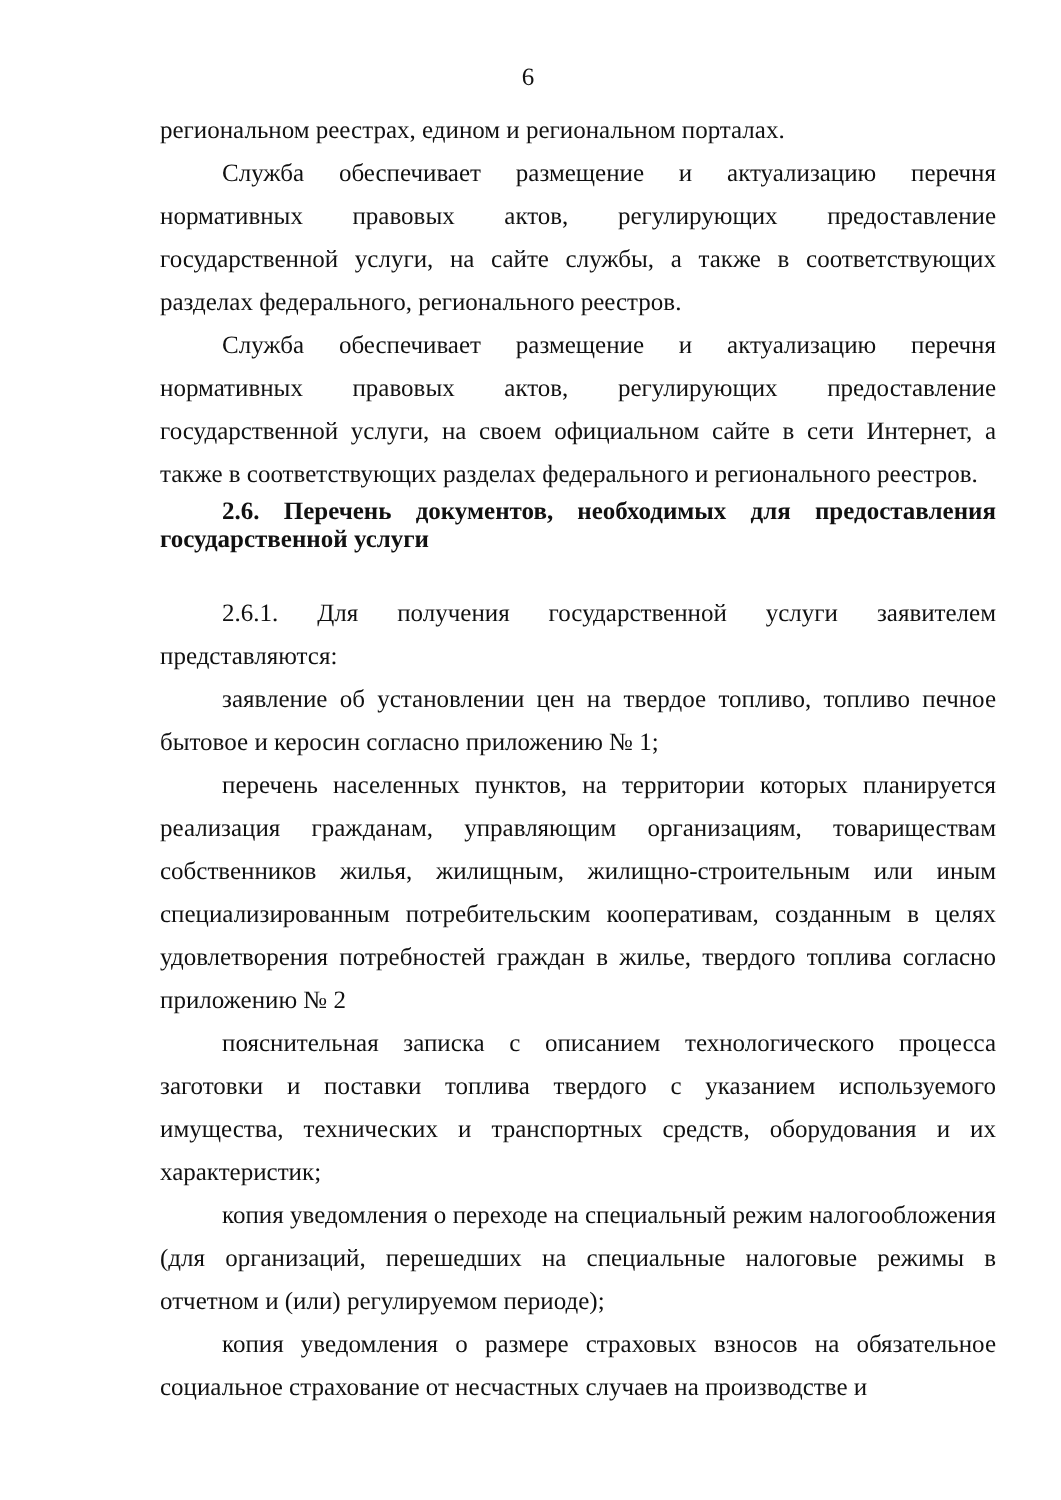6
региональном реестрах, едином и региональном порталах.
Служба обеспечивает размещение и актуализацию перечня нормативных правовых актов, регулирующих предоставление государственной услуги, на сайте службы, а также в соответствующих разделах федерального, регионального реестров.
Служба обеспечивает размещение и актуализацию перечня нормативных правовых актов, регулирующих предоставление государственной услуги, на своем официальном сайте в сети Интернет, а также в соответствующих разделах федерального и регионального реестров.
2.6. Перечень документов, необходимых для предоставления государственной услуги
2.6.1. Для получения государственной услуги заявителем представляются:
заявление об установлении цен на твердое топливо, топливо печное бытовое и керосин согласно приложению № 1;
перечень населенных пунктов, на территории которых планируется реализация гражданам, управляющим организациям, товариществам собственников жилья, жилищным, жилищно-строительным или иным специализированным потребительским кооперативам, созданным в целях удовлетворения потребностей граждан в жилье, твердого топлива согласно приложению № 2
пояснительная записка с описанием технологического процесса заготовки и поставки топлива твердого с указанием используемого имущества, технических и транспортных средств, оборудования и их характеристик;
копия уведомления о переходе на специальный режим налогообложения (для организаций, перешедших на специальные налоговые режимы в отчетном и (или) регулируемом периоде);
копия уведомления о размере страховых взносов на обязательное социальное страхование от несчастных случаев на производстве и